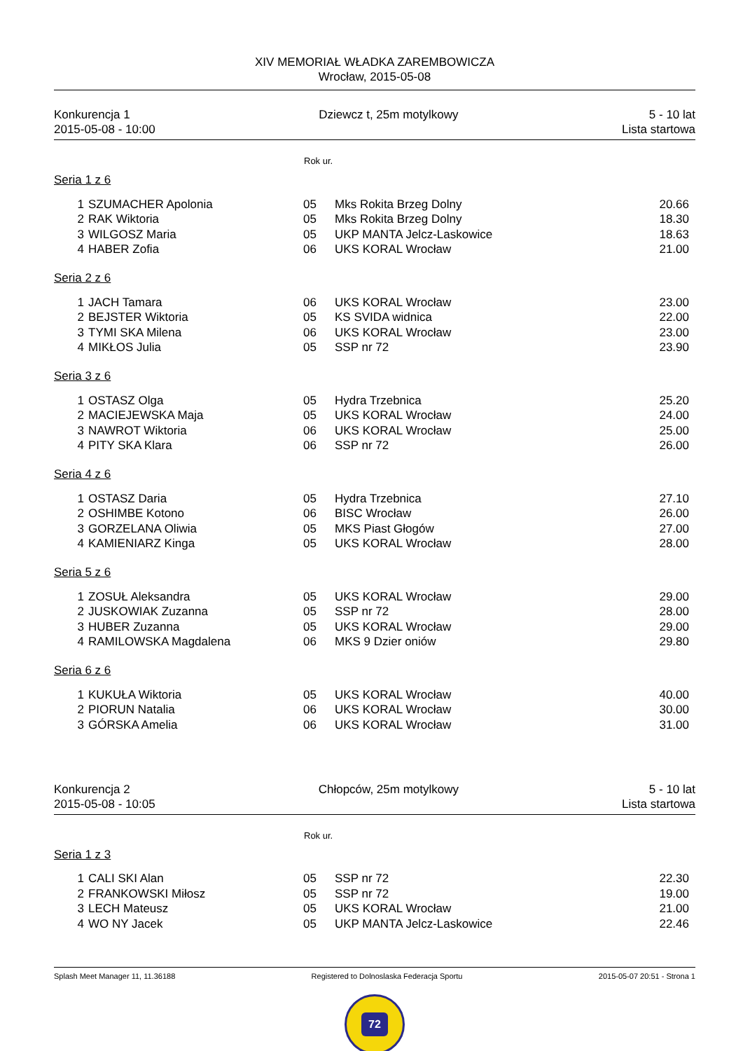XIV MEMORIAŁ WŁADKA ZAREMBOWICZA
Wrocław, 2015-05-08
Konkurencja 1
2015-05-08 - 10:00
Dziewcz t, 25m motylkowy 5 - 10 lat
Lista startowa
Rok ur.
| Seria 1 z 6 | | | | |
| 1 | SZUMACHER Apolonia | 05 | Mks Rokita Brzeg Dolny | 20.66 |
| 2 | RAK Wiktoria | 05 | Mks Rokita Brzeg Dolny | 18.30 |
| 3 | WILGOSZ Maria | 05 | UKP MANTA Jelcz-Laskowice | 18.63 |
| 4 | HABER Zofia | 06 | UKS KORAL Wrocław | 21.00 |
| Seria 2 z 6 | | | | |
| 1 | JACH Tamara | 06 | UKS KORAL Wrocław | 23.00 |
| 2 | BEJSTER Wiktoria | 05 | KS SVIDA widnica | 22.00 |
| 3 | TYMI SKA Milena | 06 | UKS KORAL Wrocław | 23.00 |
| 4 | MIKŁOS Julia | 05 | SSP nr 72 | 23.90 |
| Seria 3 z 6 | | | | |
| 1 | OSTASZ Olga | 05 | Hydra Trzebnica | 25.20 |
| 2 | MACIEJEWSKA Maja | 05 | UKS KORAL Wrocław | 24.00 |
| 3 | NAWROT Wiktoria | 06 | UKS KORAL Wrocław | 25.00 |
| 4 | PITY SKA Klara | 06 | SSP nr 72 | 26.00 |
| Seria 4 z 6 | | | | |
| 1 | OSTASZ Daria | 05 | Hydra Trzebnica | 27.10 |
| 2 | OSHIMBE Kotono | 06 | BISC Wrocław | 26.00 |
| 3 | GORZELANA Oliwia | 05 | MKS Piast Głogów | 27.00 |
| 4 | KAMIENIARZ Kinga | 05 | UKS KORAL Wrocław | 28.00 |
| Seria 5 z 6 | | | | |
| 1 | ZOSUŁ Aleksandra | 05 | UKS KORAL Wrocław | 29.00 |
| 2 | JUSKOWIAK Zuzanna | 05 | SSP nr 72 | 28.00 |
| 3 | HUBER Zuzanna | 05 | UKS KORAL Wrocław | 29.00 |
| 4 | RAMILOWSKA Magdalena | 06 | MKS 9 Dzier oniów | 29.80 |
| Seria 6 z 6 | | | | |
| 1 | KUKUŁA Wiktoria | 05 | UKS KORAL Wrocław | 40.00 |
| 2 | PIORUN Natalia | 06 | UKS KORAL Wrocław | 30.00 |
| 3 | GÓRSKA Amelia | 06 | UKS KORAL Wrocław | 31.00 |
Konkurencja 2
2015-05-08 - 10:05
Chłopców, 25m motylkowy 5 - 10 lat
Lista startowa
Rok ur.
| Seria 1 z 3 | | | | |
| 1 | CALI SKI Alan | 05 | SSP nr 72 | 22.30 |
| 2 | FRANKOWSKI Miłosz | 05 | SSP nr 72 | 19.00 |
| 3 | LECH Mateusz | 05 | UKS KORAL Wrocław | 21.00 |
| 4 | WO NY Jacek | 05 | UKP MANTA Jelcz-Laskowice | 22.46 |
Splash Meet Manager 11, 11.36188
Registered to Dolnoslaska Federacja Sportu
2015-05-07 20:51 - Strona 1
72